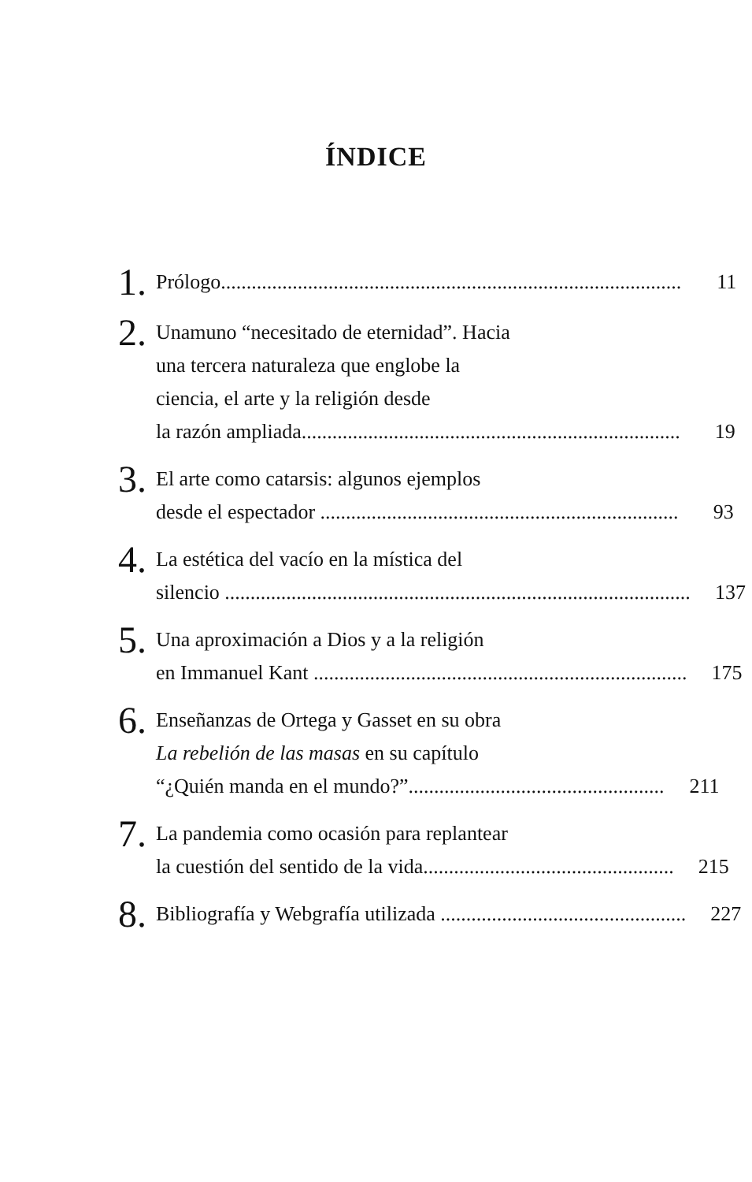ÍNDICE
1.
Prólogo.......................................................................................... 11
2.
Unamuno “necesitado de eternidad”. Hacia
una tercera naturaleza que englobe la
ciencia, el arte y la religión desde
la razón ampliada.......................................................................... 19
3.
El arte como catarsis: algunos ejemplos
desde el espectador ...................................................................... 93
4.
La estética del vacío en la mística del
silencio ........................................................................................... 137
5.
Una aproximación a Dios y a la religión
en Immanuel Kant ......................................................................... 175
6.
Enseñanzas de Ortega y Gasset en su obra
La rebelión de las masas en su capítulo
“¿Quién manda en el mundo?”.................................................. 211
7.
La pandemia como ocasión para replantear
la cuestión del sentido de la vida................................................. 215
8.
Bibliografía y Webgrafía utilizada ................................................ 227